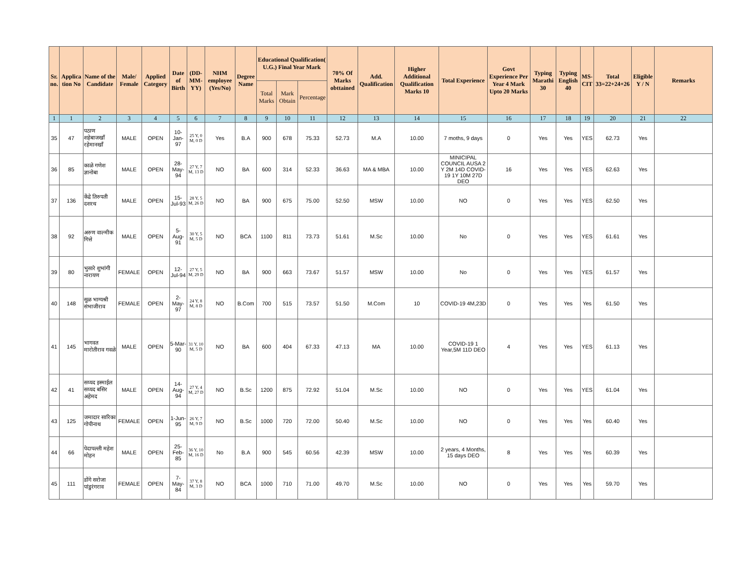| Sr. no. | Applica tion No | Name of the Candidate | Male/ Female | Applied Category | Date of Birth | (DD-MM-YY) | NHM employee (Yes/No) | Degree Name | Educational Qualification( U.G.) Final Year Mark | | | 70% Of Marks obttained | Add. Qualification | Higher Additional Qualification Marks 10 | Total Experience | Govt Experience Per Year 4 Mark Upto 20 Marks | Typing Marathi 30 | Typing English 40 | MS-CIT | Total 33=22+24+26 | Eligible Y / N | Remarks |
| --- | --- | --- | --- | --- | --- | --- | --- | --- | --- | --- | --- | --- | --- | --- | --- | --- | --- | --- | --- | --- | --- | --- |
| | | | | | | | | | Total Marks | Mark Obtain | Percentage | | | | | | | | | | | |
| 1 | 1 | 2 | 3 | 4 | 5 | 6 | 7 | 8 | 9 | 10 | 11 | 12 | 13 | 14 | 15 | 16 | 17 | 18 | 19 | 20 | 21 | 22 |
| 35 | 47 | पठाण शहेबाजखाँ रहेमानखाँ | MALE | OPEN | 10-Jan-97 | 25 Y, 0 M, 0 D | Yes | B.A | 900 | 678 | 75.33 | 52.73 | M.A | 10.00 | 7 moths, 9 days | 0 | Yes | Yes | YES | 62.73 | Yes | |
| 36 | 85 | काळे गणेश ज्ञानोबा | MALE | OPEN | 28-May-94 | 27 Y, 7 M, 13 D | NO | BA | 600 | 314 | 52.33 | 36.63 | MA & MBA | 10.00 | MINICIPAL COUNCIL AUSA 2 Y 2M 14D COVID-19 1Y 10M 27D DEO | 16 | Yes | Yes | YES | 62.63 | Yes | |
| 37 | 136 | केंद्रे तिरुपती दशरथ | MALE | OPEN | 15-Jul-93 | 28 Y, 5 M, 26 D | NO | BA | 900 | 675 | 75.00 | 52.50 | MSW | 10.00 | NO | 0 | Yes | Yes | YES | 62.50 | Yes | |
| 38 | 92 | अरुण वाल्मीक गित्ते | MALE | OPEN | 5-Aug-91 | 30 Y, 5 M, 5 D | NO | BCA | 1100 | 811 | 73.73 | 51.61 | M.Sc | 10.00 | No | 0 | Yes | Yes | YES | 61.61 | Yes | |
| 39 | 80 | भुसारे शुभांगी नारायण | FEMALE | OPEN | 12-Jul-94 | 27 Y, 5 M, 29 D | NO | BA | 900 | 663 | 73.67 | 51.57 | MSW | 10.00 | No | 0 | Yes | Yes | YES | 61.57 | Yes | |
| 40 | 148 | सुळ भाग्यश्री संभाजीराव | FEMALE | OPEN | 2-May-97 | 24 Y, 8 M, 8 D | NO | B.Com | 700 | 515 | 73.57 | 51.50 | M.Com | 10 | COVID-19 4M,23D | 0 | Yes | Yes | Yes | 61.50 | Yes | |
| 41 | 145 | भागवत मारोतीराव गवळे | MALE | OPEN | 5-Mar-90 | 31 Y, 10 M, 5 D | NO | BA | 600 | 404 | 67.33 | 47.13 | MA | 10.00 | COVID-19 1 Year,5M 11D DEO | 4 | Yes | Yes | YES | 61.13 | Yes | |
| 42 | 41 | सय्यद इस्माईल सय्यद बसिर अहेमद | MALE | OPEN | 14-Aug-94 | 27 Y, 4 M, 27 D | NO | B.Sc | 1200 | 875 | 72.92 | 51.04 | M.Sc | 10.00 | NO | 0 | Yes | Yes | YES | 61.04 | Yes | |
| 43 | 125 | जमादार सारिका गोपीनाथ | FEMALE | OPEN | 1-Jun-95 | 26 Y, 7 M, 9 D | NO | B.Sc | 1000 | 720 | 72.00 | 50.40 | M.Sc | 10.00 | NO | 0 | Yes | Yes | Yes | 60.40 | Yes | |
| 44 | 66 | पेदापल्ली महेश मोहन | MALE | OPEN | 25-Feb-85 | 36 Y, 10 M, 16 D | No | B.A | 900 | 545 | 60.56 | 42.39 | MSW | 10.00 | 2 years, 4 Months, 15 days DEO | 8 | Yes | Yes | Yes | 60.39 | Yes | |
| 45 | 111 | डोंगे सरोजा पांडुरंगराव | FEMALE | OPEN | 7-May-84 | 37 Y, 8 M, 3 D | NO | BCA | 1000 | 710 | 71.00 | 49.70 | M.Sc | 10.00 | NO | 0 | Yes | Yes | Yes | 59.70 | Yes | |